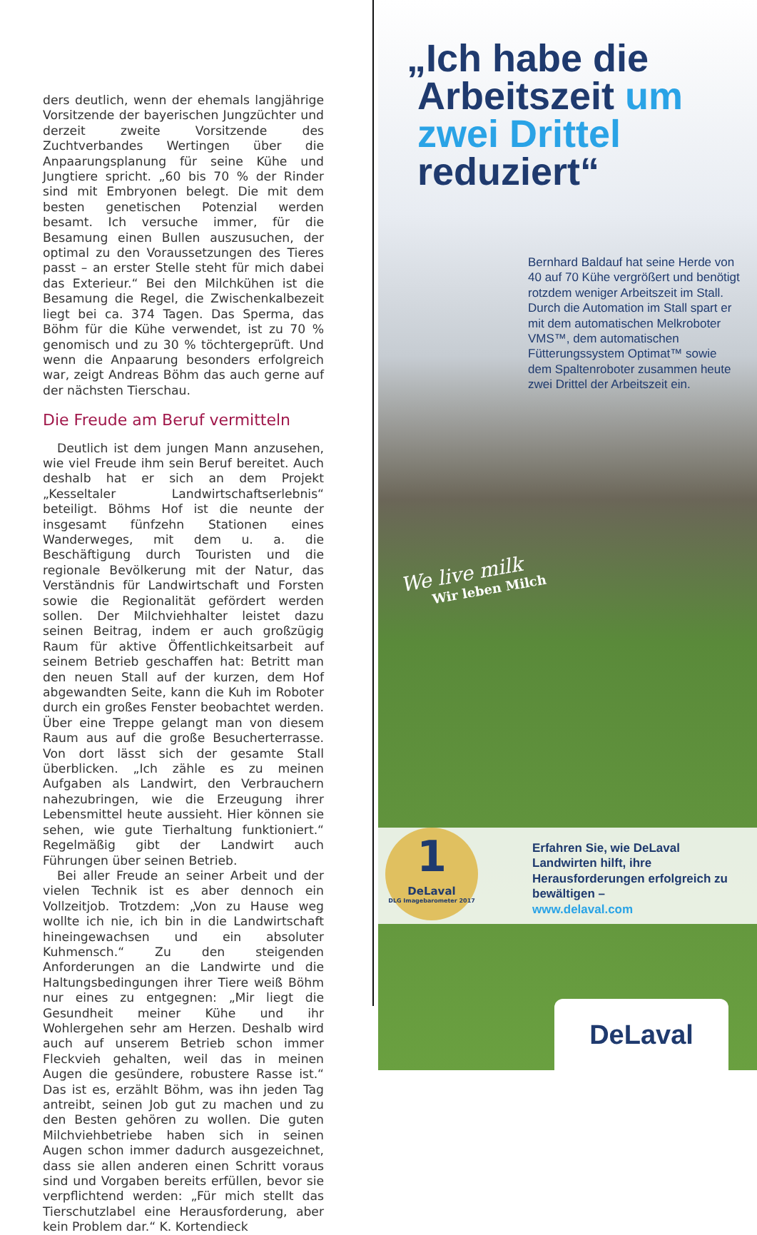ders deutlich, wenn der ehemals langjährige Vorsitzende der bayerischen Jungzüchter und derzeit zweite Vorsitzende des Zuchtverbandes Wertingen über die Anpaarungsplanung für seine Kühe und Jungtiere spricht. „60 bis 70 % der Rinder sind mit Embryonen belegt. Die mit dem besten genetischen Potenzial werden besamt. Ich versuche immer, für die Besamung einen Bullen auszusuchen, der optimal zu den Voraussetzungen des Tieres passt – an erster Stelle steht für mich dabei das Exterieur.“ Bei den Milchkühen ist die Besamung die Regel, die Zwischenkalbezeit liegt bei ca. 374 Tagen. Das Sperma, das Böhm für die Kühe verwendet, ist zu 70 % genomisch und zu 30 % töchtergeprüft. Und wenn die Anpaarung besonders erfolgreich war, zeigt Andreas Böhm das auch gerne auf der nächsten Tierschau.
Die Freude am Beruf vermitteln
Deutlich ist dem jungen Mann anzusehen, wie viel Freude ihm sein Beruf bereitet. Auch deshalb hat er sich an dem Projekt „Kesseltaler Landwirtschaftserlebnis“ beteiligt. Böhms Hof ist die neunte der insgesamt fünfzehn Stationen eines Wanderweges, mit dem u. a. die Beschäftigung durch Touristen und die regionale Bevölkerung mit der Natur, das Verständnis für Landwirtschaft und Forsten sowie die Regionalität gefördert werden sollen. Der Milchviehhalter leistet dazu seinen Beitrag, indem er auch großzügig Raum für aktive Öffentlichkeitsarbeit auf seinem Betrieb geschaffen hat: Betritt man den neuen Stall auf der kurzen, dem Hof abgewandten Seite, kann die Kuh im Roboter durch ein großes Fenster beobachtet werden. Über eine Treppe gelangt man von diesem Raum aus auf die große Besucherterrasse. Von dort lässt sich der gesamte Stall überblicken. „Ich zähle es zu meinen Aufgaben als Landwirt, den Verbrauchern nahezubringen, wie die Erzeugung ihrer Lebensmittel heute aussieht. Hier können sie sehen, wie gute Tierhaltung funktioniert.“ Regelmäßig gibt der Landwirt auch Führungen über seinen Betrieb.
Bei aller Freude an seiner Arbeit und der vielen Technik ist es aber dennoch ein Vollzeitjob. Trotzdem: „Von zu Hause weg wollte ich nie, ich bin in die Landwirtschaft hineingewachsen und ein absoluter Kuhmensch.“ Zu den steigenden Anforderungen an die Landwirte und die Haltungsbedingungen ihrer Tiere weiß Böhm nur eines zu entgegnen: „Mir liegt die Gesundheit meiner Kühe und ihr Wohlergehen sehr am Herzen. Deshalb wird auch auf unserem Betrieb schon immer Fleckvieh gehalten, weil das in meinen Augen die gesündere, robustere Rasse ist.“ Das ist es, erzählt Böhm, was ihn jeden Tag antreibt, seinen Job gut zu machen und zu den Besten gehören zu wollen. Die guten Milchviehbetriebe haben sich in seinen Augen schon immer dadurch ausgezeichnet, dass sie allen anderen einen Schritt voraus sind und Vorgaben bereits erfüllen, bevor sie verpflichtend werden: „Für mich stellt das Tierschutzlabel eine Herausforderung, aber kein Problem dar.“ K. Kortendieck
„Ich habe die
Arbeitszeit um
zwei Drittel
reduziert“
Bernhard Baldauf hat seine Herde von 40 auf 70 Kühe vergrößert und benötigt rotzdem weniger Arbeitszeit im Stall. Durch die Automation im Stall spart er mit dem automatischen Melkroboter VMS™, dem automatischen Fütterungssystem Optimat™ sowie dem Spaltenroboter zusammen heute zwei Drittel der Arbeitszeit ein.
We live milk
Wir leben Milch
Erfahren Sie, wie DeLaval Landwirten hilft, ihre Herausforderungen erfolgreich zu bewältigen –
www.delaval.com
1
DeLaval
DLG Imagebarometer 2017
DeLaval